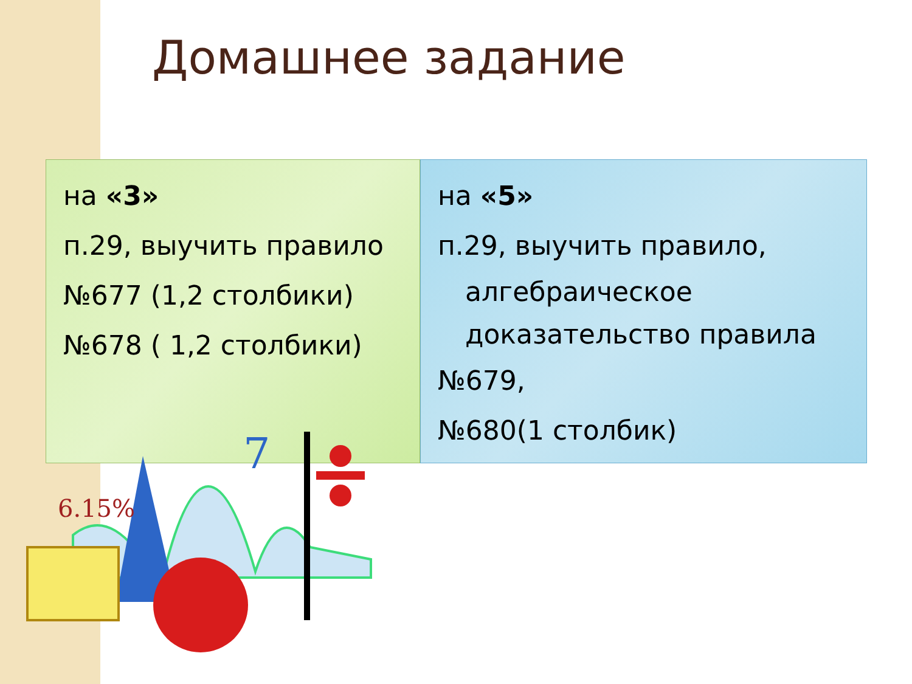Домашнее задание
на «3»
п.29, выучить правило
№677 (1,2 столбики)
№678 ( 1,2 столбики)
на «5»
п.29, выучить правило,
алгебраическое доказательство правила
№679,
№680(1 столбик)
6.15%
7